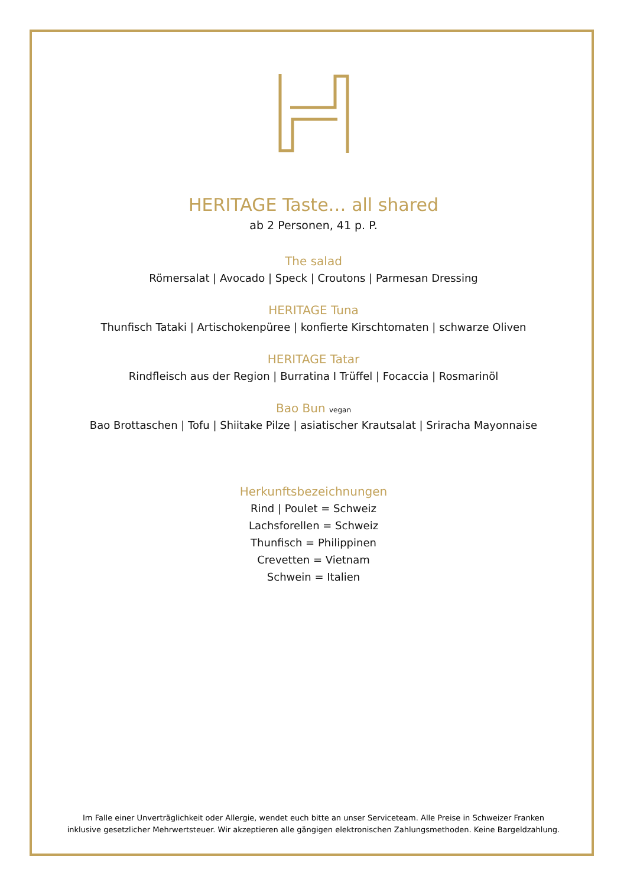HERITAGE Taste… all shared
ab 2 Personen, 41 p. P.
The salad
Römersalat | Avocado | Speck | Croutons | Parmesan Dressing
HERITAGE Tuna
Thunfisch Tataki | Artischokenpüree | konfierte Kirschtomaten | schwarze Oliven
HERITAGE Tatar
Rindfleisch aus der Region | Burratina I Trüffel | Focaccia | Rosmarinöl
Bao Bun vegan
Bao Brottaschen | Tofu | Shiitake Pilze | asiatischer Krautsalat | Sriracha Mayonnaise
Herkunftsbezeichnungen
Rind | Poulet = Schweiz
Lachsforellen = Schweiz
Thunfisch = Philippinen
Crevetten = Vietnam
Schwein = Italien
Im Falle einer Unverträglichkeit oder Allergie, wendet euch bitte an unser Serviceteam. Alle Preise in Schweizer Franken
inklusive gesetzlicher Mehrwertsteuer. Wir akzeptieren alle gängigen elektronischen Zahlungsmethoden. Keine Bargeldzahlung.